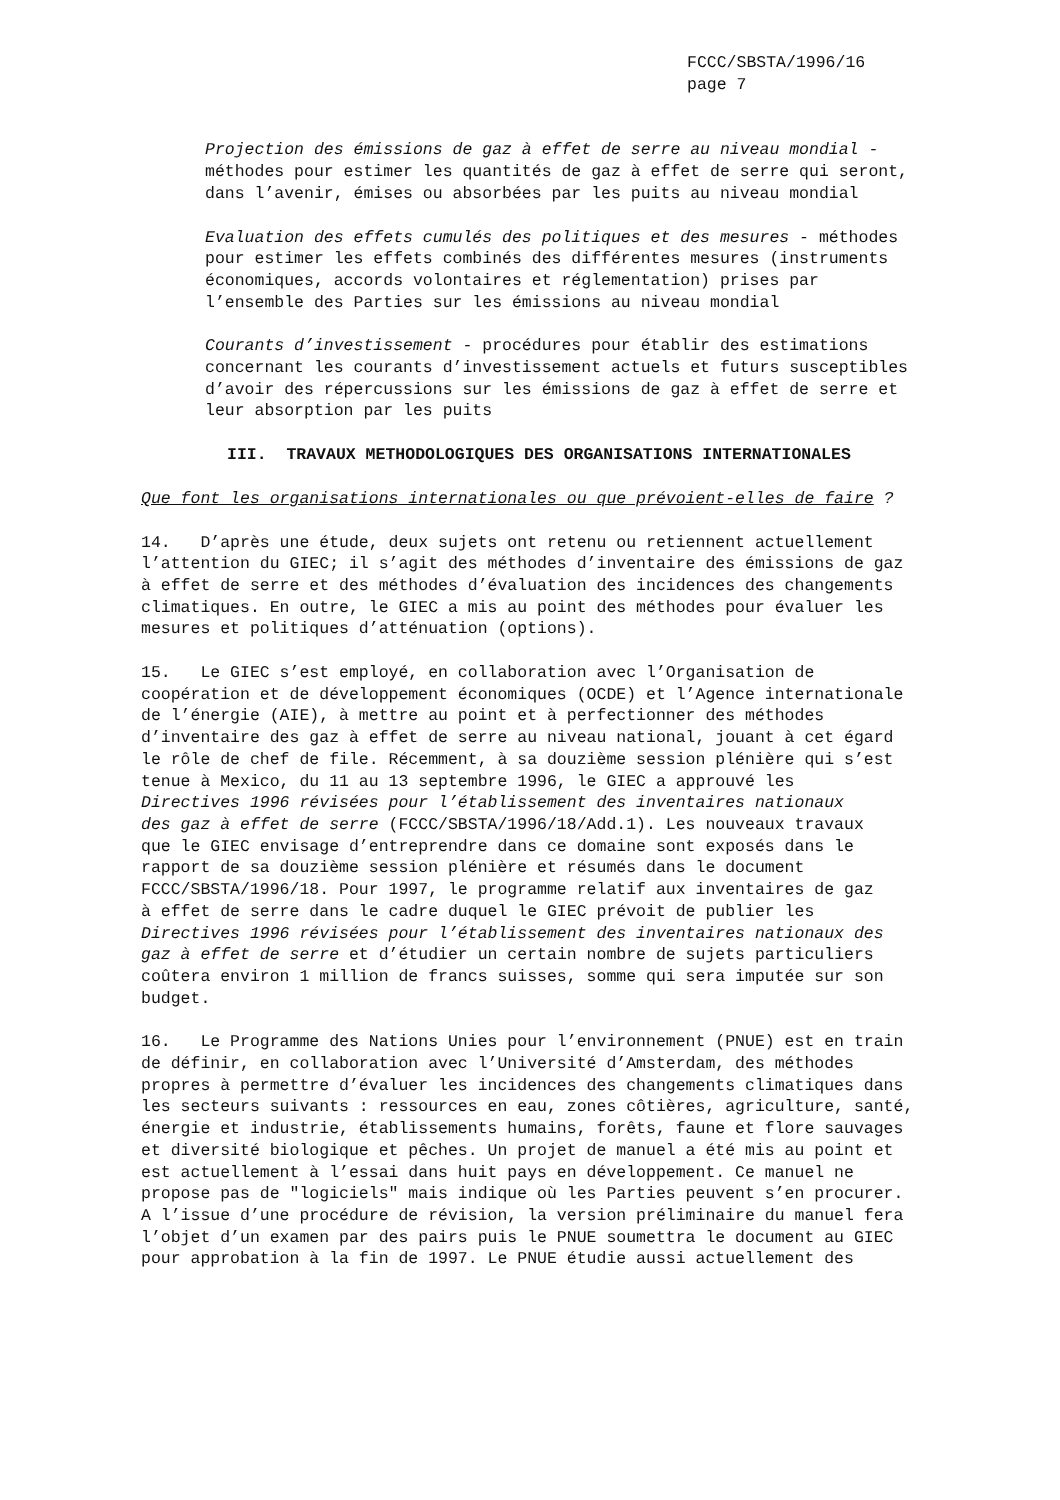FCCC/SBSTA/1996/16
page 7
Projection des émissions de gaz à effet de serre au niveau mondial - méthodes pour estimer les quantités de gaz à effet de serre qui seront, dans l’avenir, émises ou absorbées par les puits au niveau mondial
Evaluation des effets cumulés des politiques et des mesures - méthodes pour estimer les effets combinés des différentes mesures (instruments économiques, accords volontaires et réglementation) prises par l’ensemble des Parties sur les émissions au niveau mondial
Courants d’investissement - procédures pour établir des estimations concernant les courants d’investissement actuels et futurs susceptibles d’avoir des répercussions sur les émissions de gaz à effet de serre et leur absorption par les puits
III. TRAVAUX METHODOLOGIQUES DES ORGANISATIONS INTERNATIONALES
Que font les organisations internationales ou que prévoient-elles de faire ?
14. D’après une étude, deux sujets ont retenu ou retiennent actuellement l’attention du GIEC; il s’agit des méthodes d’inventaire des émissions de gaz à effet de serre et des méthodes d’évaluation des incidences des changements climatiques. En outre, le GIEC a mis au point des méthodes pour évaluer les mesures et politiques d’atténuation (options).
15. Le GIEC s’est employé, en collaboration avec l’Organisation de coopération et de développement économiques (OCDE) et l’Agence internationale de l’énergie (AIE), à mettre au point et à perfectionner des méthodes d’inventaire des gaz à effet de serre au niveau national, jouant à cet égard le rôle de chef de file. Récemment, à sa douzième session plénière qui s’est tenue à Mexico, du 11 au 13 septembre 1996, le GIEC a approuvé les Directives 1996 révisées pour l’établissement des inventaires nationaux des gaz à effet de serre (FCCC/SBSTA/1996/18/Add.1). Les nouveaux travaux que le GIEC envisage d’entreprendre dans ce domaine sont exposés dans le rapport de sa douzième session plénière et résumés dans le document FCCC/SBSTA/1996/18. Pour 1997, le programme relatif aux inventaires de gaz à effet de serre dans le cadre duquel le GIEC prévoit de publier les Directives 1996 révisées pour l’établissement des inventaires nationaux des gaz à effet de serre et d’étudier un certain nombre de sujets particuliers coûtera environ 1 million de francs suisses, somme qui sera imputée sur son budget.
16. Le Programme des Nations Unies pour l’environnement (PNUE) est en train de définir, en collaboration avec l’Université d’Amsterdam, des méthodes propres à permettre d’évaluer les incidences des changements climatiques dans les secteurs suivants : ressources en eau, zones côtières, agriculture, santé, énergie et industrie, établissements humains, forêts, faune et flore sauvages et diversité biologique et pêches. Un projet de manuel a été mis au point et est actuellement à l’essai dans huit pays en développement. Ce manuel ne propose pas de "logiciels" mais indique où les Parties peuvent s’en procurer. A l’issue d’une procédure de révision, la version préliminaire du manuel fera l’objet d’un examen par des pairs puis le PNUE soumettra le document au GIEC pour approbation à la fin de 1997. Le PNUE étudie aussi actuellement des